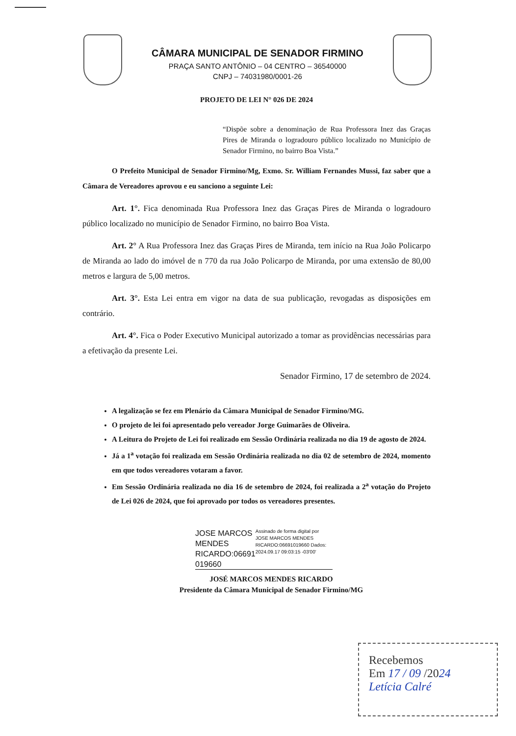CÂMARA MUNICIPAL DE SENADOR FIRMINO
PRAÇA SANTO ANTÔNIO – 04 CENTRO – 36540000
CNPJ – 74031980/0001-26
PROJETO DE LEI N° 026 DE 2024
“Dispõe sobre a denominação de Rua Professora Inez das Graças Pires de Miranda o logradouro público localizado no Município de Senador Firmino, no bairro Boa Vista.”
O Prefeito Municipal de Senador Firmino/Mg, Exmo. Sr. William Fernandes Mussi, faz saber que a Câmara de Vereadores aprovou e eu sanciono a seguinte Lei:
Art. 1°. Fica denominada Rua Professora Inez das Graças Pires de Miranda o logradouro público localizado no município de Senador Firmino, no bairro Boa Vista.
Art. 2° A Rua Professora Inez das Graças Pires de Miranda, tem início na Rua João Policarpo de Miranda ao lado do imóvel de n 770 da rua João Policarpo de Miranda, por uma extensão de 80,00 metros e largura de 5,00 metros.
Art. 3°. Esta Lei entra em vigor na data de sua publicação, revogadas as disposições em contrário.
Art. 4°. Fica o Poder Executivo Municipal autorizado a tomar as providências necessárias para a efetivação da presente Lei.
Senador Firmino, 17 de setembro de 2024.
A legalização se fez em Plenário da Câmara Municipal de Senador Firmino/MG.
O projeto de lei foi apresentado pelo vereador Jorge Guimarães de Oliveira.
A Leitura do Projeto de Lei foi realizado em Sessão Ordinária realizada no dia 19 de agosto de 2024.
Já a 1<sup>a</sup> votação foi realizada em Sessão Ordinária realizada no dia 02 de setembro de 2024, momento em que todos vereadores votaram a favor.
Em Sessão Ordinária realizada no dia 16 de setembro de 2024, foi realizada a 2<sup>a</sup> votação do Projeto de Lei 026 de 2024, que foi aprovado por todos os vereadores presentes.
JOSE MARCOS MENDES RICARDO:06691 019660
Assinado de forma digital por JOSE MARCOS MENDES RICARDO:06691019660 Dados: 2024.09.17 09:03:15 -03'00'
JOSÉ MARCOS MENDES RICARDO
Presidente da Câmara Municipal de Senador Firmino/MG
Recebemos
Em 17 / 09 /2024
Letícia Calré